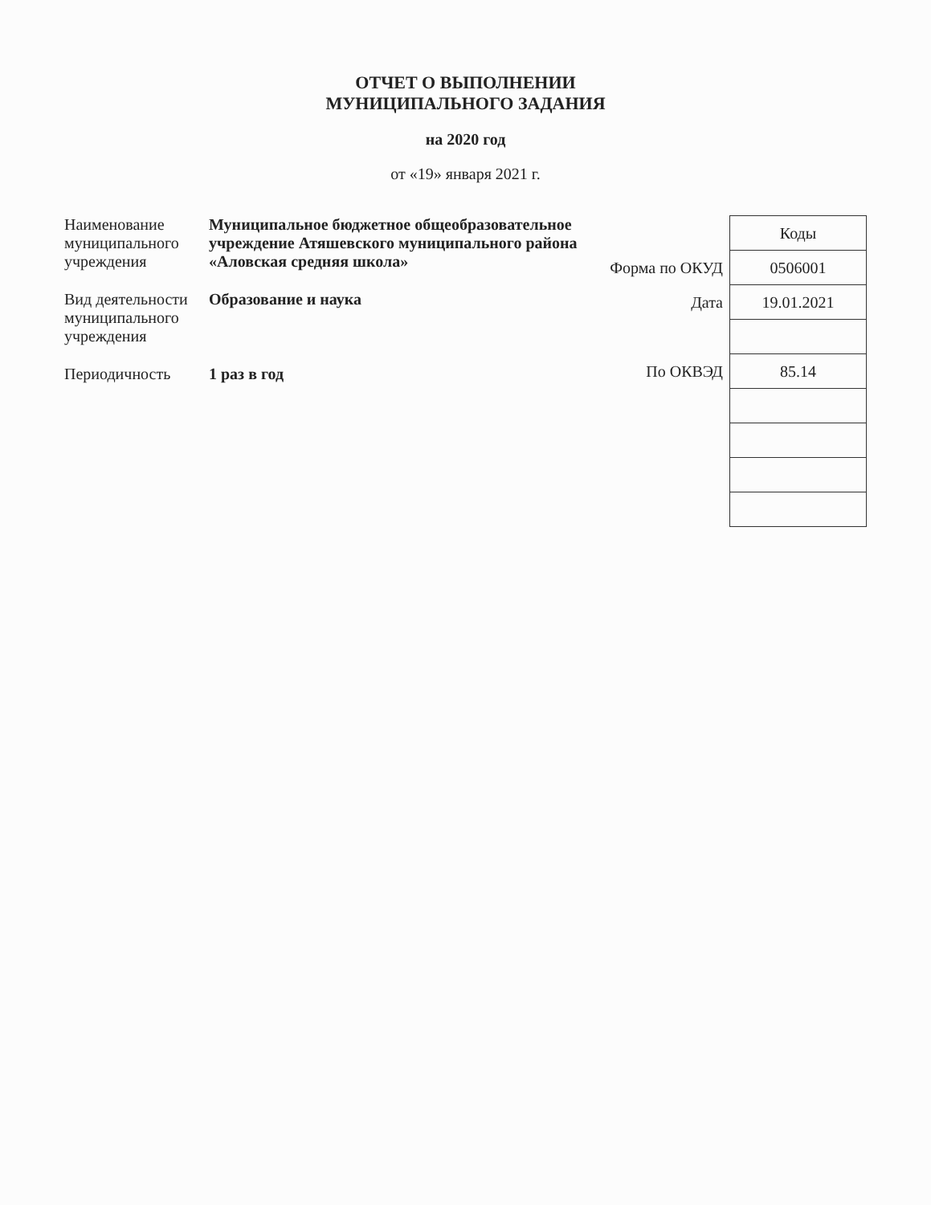ОТЧЕТ О ВЫПОЛНЕНИИ
МУНИЦИПАЛЬНОГО ЗАДАНИЯ
на 2020 год
от «19» января 2021 г.
Наименование муниципального учреждения
Муниципальное бюджетное общеобразовательное учреждение Атяшевского муниципального района «Аловская средняя школа»
Вид деятельности муниципального учреждения
Образование и наука
Периодичность 1 раз в год
| | Коды |
| Форма по ОКУД | 0506001 |
| Дата | 19.01.2021 |
| По ОКВЭД | 85.14 |